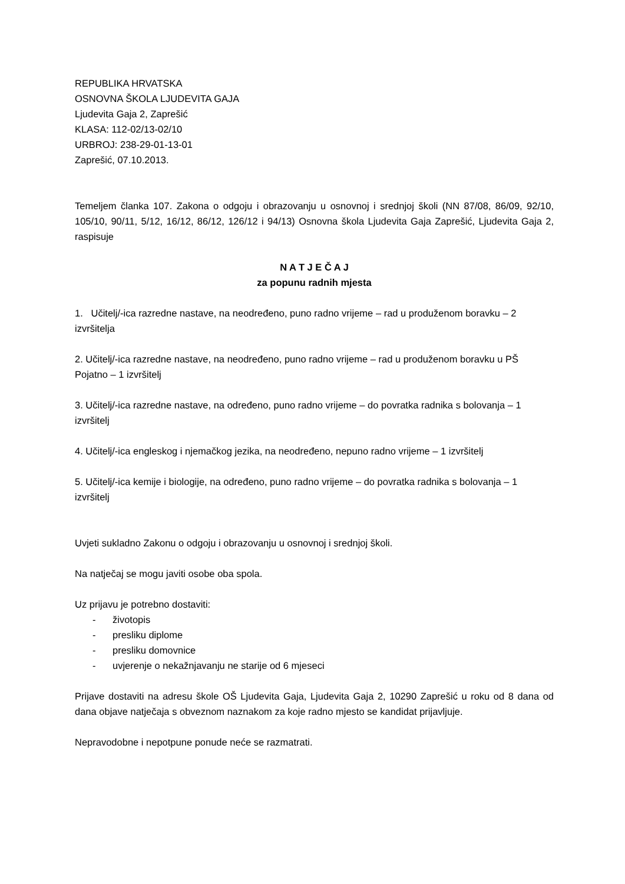REPUBLIKA HRVATSKA
OSNOVNA ŠKOLA LJUDEVITA GAJA
Ljudevita Gaja 2, Zaprešić
KLASA: 112-02/13-02/10
URBROJ: 238-29-01-13-01
Zaprešić, 07.10.2013.
Temeljem članka 107. Zakona o odgoju i obrazovanju u osnovnoj i srednjoj školi (NN 87/08, 86/09, 92/10, 105/10, 90/11, 5/12, 16/12, 86/12, 126/12 i 94/13) Osnovna škola Ljudevita Gaja Zaprešić, Ljudevita Gaja 2, raspisuje
N A T J E Č A J
za popunu radnih mjesta
1. Učitelj/-ica razredne nastave, na neodređeno, puno radno vrijeme – rad u produženom boravku – 2 izvršitelja
2. Učitelj/-ica razredne nastave, na neodređeno, puno radno vrijeme – rad u produženom boravku u PŠ Pojatno – 1 izvršitelj
3. Učitelj/-ica razredne nastave, na određeno, puno radno vrijeme – do povratka radnika s bolovanja – 1 izvršitelj
4. Učitelj/-ica engleskog i njemačkog jezika, na neodređeno, nepuno radno vrijeme – 1 izvršitelj
5. Učitelj/-ica kemije i biologije, na određeno, puno radno vrijeme – do povratka radnika s bolovanja – 1 izvršitelj
Uvjeti sukladno Zakonu o odgoju i obrazovanju u osnovnoj i srednjoj školi.
Na natječaj se mogu javiti osobe oba spola.
Uz prijavu je potrebno dostaviti:
- životopis
- presliku diplome
- presliku domovnice
- uvjerenje o nekažnjavanju ne starije od 6 mjeseci
Prijave dostaviti na adresu škole OŠ Ljudevita Gaja, Ljudevita Gaja 2, 10290 Zaprešić u roku od 8 dana od dana objave natječaja s obveznom naznakom za koje radno mjesto se kandidat prijavljuje.
Nepravodobne i nepotpune ponude neće se razmatrati.